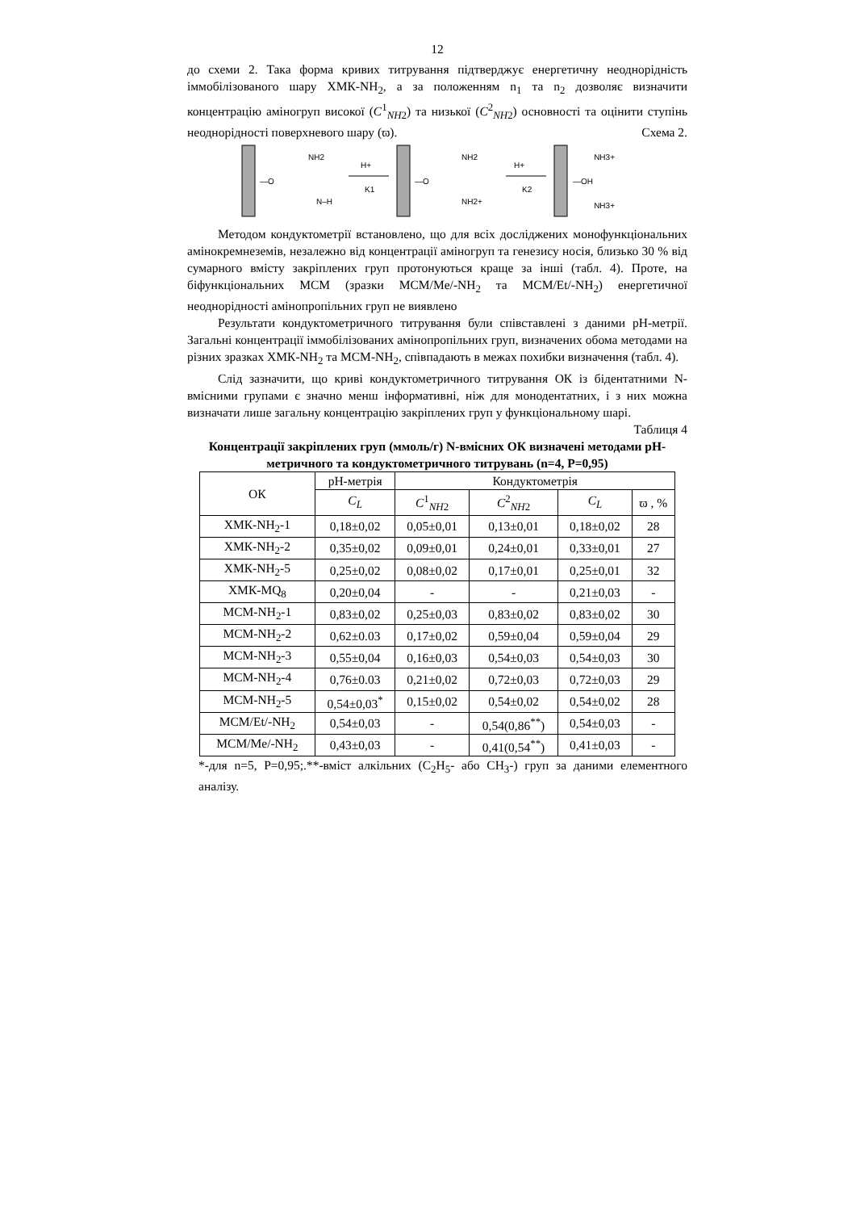12
до схеми 2. Така форма кривих титрування підтверджує енергетичну неоднорідність іммобілізованого шару ХМК-NH<sub>2</sub>, а за положенням n<sub>1</sub> та n<sub>2</sub> дозволяє визначити концентрацію аміногруп високої (C<sup>1</sup><sub>NH2</sub>) та низької (C<sup>2</sup><sub>NH2</sub>) основності та оцінити ступінь неоднорідності поверхневого шару (ϖ). Схема 2.
NH2
—O
N–H
H+
K1
NH2
—O
NH2+
H+
K2
NH3+
—OH
NH3+
Методом кондуктометрії встановлено, що для всіх досліджених монофункціональних амінокремнеземів, незалежно від концентрації аміногруп та генезису носія, близько 30 % від сумарного вмісту закріплених груп протонуються краще за інші (табл. 4). Проте, на біфункціональних МСМ (зразки МСМ/Me/-NH<sub>2</sub> та МСМ/Et/-NH<sub>2</sub>) енергетичної неоднорідності амінопропільних груп не виявлено
Результати кондуктометричного титрування були співставлені з даними рН-метрії. Загальні концентрації іммобілізованих амінопропільних груп, визначених обома методами на різних зразках ХМК-NH<sub>2</sub> та МСМ-NH<sub>2</sub>, співпадають в межах похибки визначення (табл. 4).
Слід зазначити, що криві кондуктометричного титрування ОК із бідентатними N-вмісними групами є значно менш інформативні, ніж для монодентатних, і з них можна визначати лише загальну концентрацію закріплених груп у функціональному шарі.
Таблиця 4
Концентрації закріплених груп (ммоль/г) N-вмісних ОК визначені методами рН-метричного та кондуктометричного титрувань (n=4, P=0,95)
| ОК | рН-метрія | Кондуктометрія | | | |
| --- | --- | --- | --- | --- | --- |
| | C<sub>L</sub> | C<sup>1</sup><sub>NH2</sub> | C<sup>2</sup><sub>NH2</sub> | C<sub>L</sub> | ϖ , % |
| ХМК-NH<sub>2</sub>-1 | 0,18±0,02 | 0,05±0,01 | 0,13±0,01 | 0,18±0,02 | 28 |
| ХМК-NH<sub>2</sub>-2 | 0,35±0,02 | 0,09±0,01 | 0,24±0,01 | 0,33±0,01 | 27 |
| ХМК-NH<sub>2</sub>-5 | 0,25±0,02 | 0,08±0,02 | 0,17±0,01 | 0,25±0,01 | 32 |
| ХМК-MQ<sub>8</sub> | 0,20±0,04 | - | - | 0,21±0,03 | - |
| МСМ-NH<sub>2</sub>-1 | 0,83±0,02 | 0,25±0,03 | 0,83±0,02 | 0,83±0,02 | 30 |
| МСМ-NH<sub>2</sub>-2 | 0,62±0.03 | 0,17±0,02 | 0,59±0,04 | 0,59±0,04 | 29 |
| МСМ-NH<sub>2</sub>-3 | 0,55±0,04 | 0,16±0,03 | 0,54±0,03 | 0,54±0,03 | 30 |
| МСМ-NH<sub>2</sub>-4 | 0,76±0.03 | 0,21±0,02 | 0,72±0,03 | 0,72±0,03 | 29 |
| МСМ-NH<sub>2</sub>-5 | 0,54±0,03<sup>*</sup> | 0,15±0,02 | 0,54±0,02 | 0,54±0,02 | 28 |
| МСМ/Et/-NH<sub>2</sub> | 0,54±0,03 | - | 0,54(0,86<sup>**</sup>) | 0,54±0,03 | - |
| МСМ/Me/-NH<sub>2</sub> | 0,43±0,03 | - | 0,41(0,54<sup>**</sup>) | 0,41±0,03 | - |
*-для n=5, P=0,95;.**-вміст алкільних (C<sub>2</sub>H<sub>5</sub>- або CH<sub>3</sub>-) груп за даними елементного аналізу.